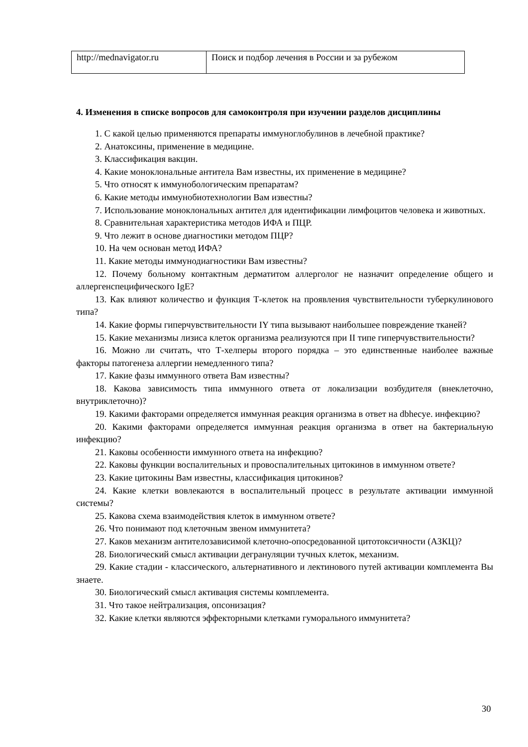| http://mednavigator.ru | Поиск и подбор лечения в России и за рубежом |
4. Изменения в списке вопросов для самоконтроля при изучении разделов дисциплины
1. С какой целью применяются препараты иммуноглобулинов в лечебной практике?
2. Анатоксины, применение в медицине.
3. Классификация вакцин.
4. Какие моноклональные антитела Вам известны, их применение в медицине?
5. Что относят к иммунобологическим препаратам?
6. Какие методы иммунобиотехнологии Вам известны?
7. Использование моноклональных антител для идентификации лимфоцитов человека и животных.
8. Сравнительная характеристика методов ИФА и ПЦР.
9. Что лежит в основе диагностики методом ПЦР?
10. На чем основан метод ИФА?
11. Какие методы иммунодиагностики Вам известны?
12. Почему больному контактным дерматитом аллерголог не назначит определение общего и аллергенспецифического IgE?
13. Как влияют количество и функция Т-клеток на проявления чувствительности туберкулинового типа?
14. Какие формы гиперчувствительности IY типа вызывают наибольшее повреждение тканей?
15. Какие механизмы лизиса клеток организма реализуются при II типе гиперчувствительности?
16. Можно ли считать, что Т-хелперы второго порядка – это единственные наиболее важные факторы патогенеза аллергии немедленного типа?
17. Какие фазы иммунного ответа Вам известны?
18. Какова зависимость типа иммунного ответа от локализации возбудителя (внеклеточно, внутриклеточно)?
19. Какими факторами определяется иммунная реакция организма в ответ на dbhecye. инфекцию?
20. Какими факторами определяется иммунная реакция организма в ответ на бактериальную инфекцию?
21. Каковы особенности иммунного ответа на инфекцию?
22. Каковы функции воспалительных и провоспалительных цитокинов в иммунном ответе?
23. Какие цитокины Вам известны, классификация цитокинов?
24. Какие клетки вовлекаются в воспалительный процесс в результате активации иммунной системы?
25. Какова схема взаимодействия клеток в иммунном ответе?
26. Что понимают под клеточным звеном иммунитета?
27. Каков механизм антителозависимой клеточно-опосредованной цитотоксичности (АЗКЦ)?
28. Биологический смысл активации дегрануляции тучных клеток, механизм.
29. Какие стадии - классического, альтернативного и лектинового путей активации комплемента Вы знаете.
30. Биологический смысл активация системы комплемента.
31. Что такое нейтрализация, опсонизация?
32. Какие клетки являются эффекторными клетками гуморального иммунитета?
30